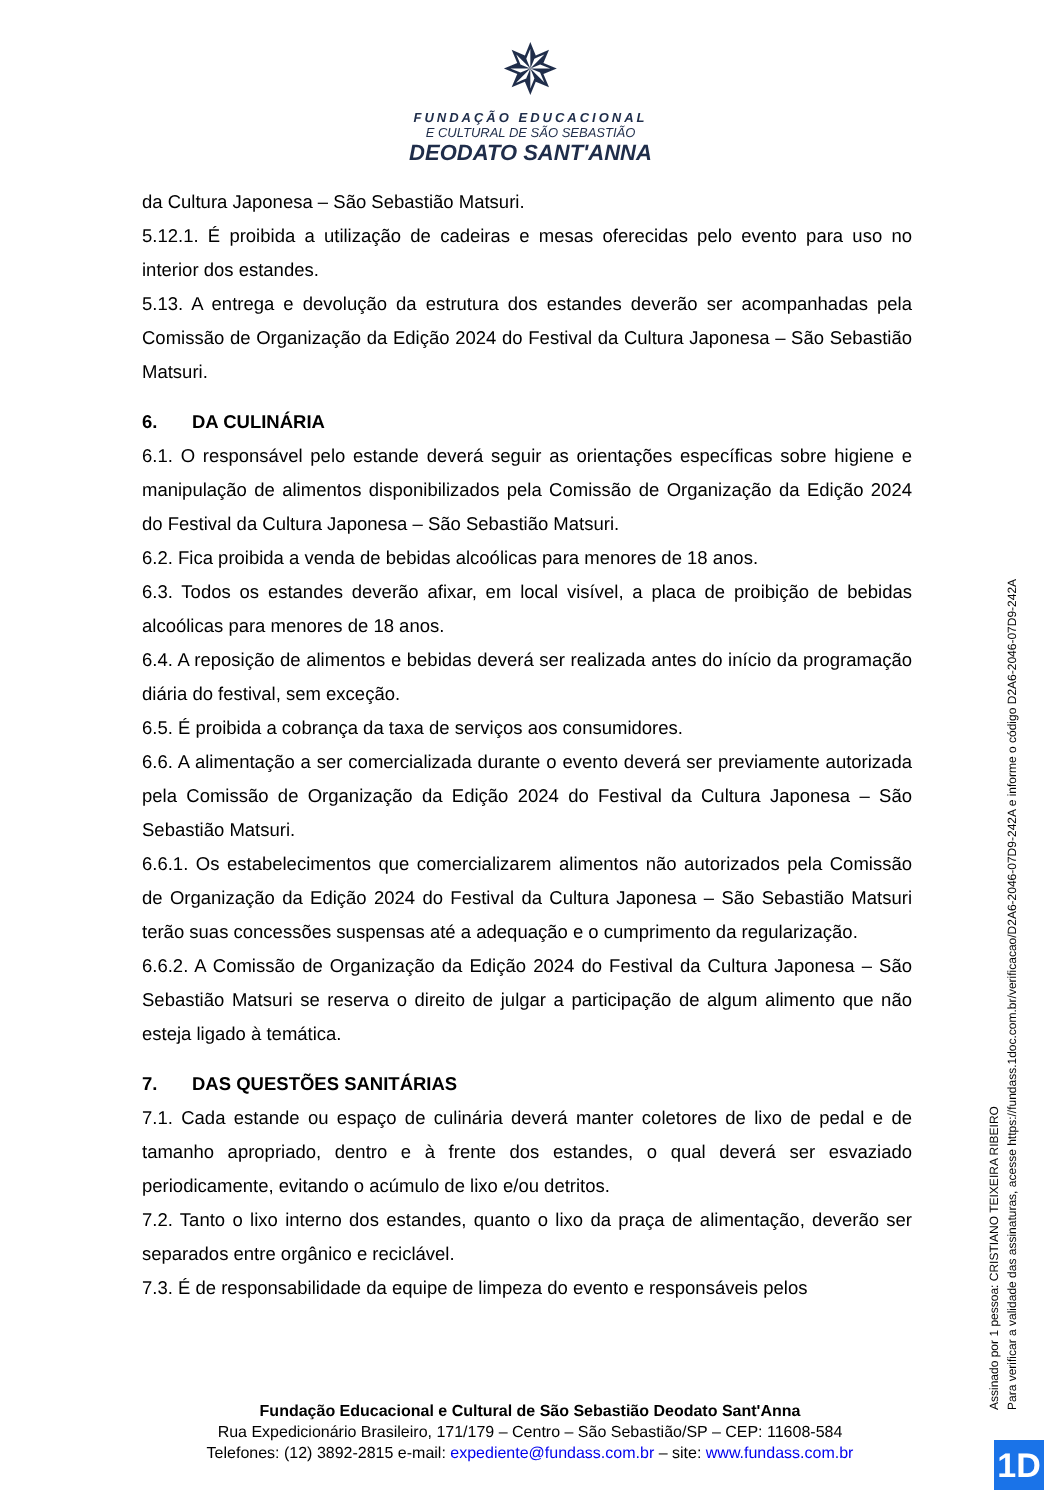✵
FUNDAÇÃO EDUCACIONAL
E CULTURAL DE SÃO SEBASTIÃO
DEODATO SANT'ANNA
da Cultura Japonesa – São Sebastião Matsuri.
5.12.1. É proibida a utilização de cadeiras e mesas oferecidas pelo evento para uso no interior dos estandes.
5.13. A entrega e devolução da estrutura dos estandes deverão ser acompanhadas pela Comissão de Organização da Edição 2024 do Festival da Cultura Japonesa – São Sebastião Matsuri.
6. DA CULINÁRIA
6.1. O responsável pelo estande deverá seguir as orientações específicas sobre higiene e manipulação de alimentos disponibilizados pela Comissão de Organização da Edição 2024 do Festival da Cultura Japonesa – São Sebastião Matsuri.
6.2. Fica proibida a venda de bebidas alcoólicas para menores de 18 anos.
6.3. Todos os estandes deverão afixar, em local visível, a placa de proibição de bebidas alcoólicas para menores de 18 anos.
6.4. A reposição de alimentos e bebidas deverá ser realizada antes do início da programação diária do festival, sem exceção.
6.5. É proibida a cobrança da taxa de serviços aos consumidores.
6.6. A alimentação a ser comercializada durante o evento deverá ser previamente autorizada pela Comissão de Organização da Edição 2024 do Festival da Cultura Japonesa – São Sebastião Matsuri.
6.6.1. Os estabelecimentos que comercializarem alimentos não autorizados pela Comissão de Organização da Edição 2024 do Festival da Cultura Japonesa – São Sebastião Matsuri terão suas concessões suspensas até a adequação e o cumprimento da regularização.
6.6.2. A Comissão de Organização da Edição 2024 do Festival da Cultura Japonesa – São Sebastião Matsuri se reserva o direito de julgar a participação de algum alimento que não esteja ligado à temática.
7. DAS QUESTÕES SANITÁRIAS
7.1. Cada estande ou espaço de culinária deverá manter coletores de lixo de pedal e de tamanho apropriado, dentro e à frente dos estandes, o qual deverá ser esvaziado periodicamente, evitando o acúmulo de lixo e/ou detritos.
7.2. Tanto o lixo interno dos estandes, quanto o lixo da praça de alimentação, deverão ser separados entre orgânico e reciclável.
7.3. É de responsabilidade da equipe de limpeza do evento e responsáveis pelos
Fundação Educacional e Cultural de São Sebastião Deodato Sant'Anna
Rua Expedicionário Brasileiro, 171/179 – Centro – São Sebastião/SP – CEP: 11608-584
Telefones: (12) 3892-2815 e-mail: expediente@fundass.com.br – site: www.fundass.com.br
Assinado por 1 pessoa: CRISTIANO TEIXEIRA RIBEIRO
Para verificar a validade das assinaturas, acesse https://fundass.1doc.com.br/verificacao/D2A6-2046-07D9-242A e informe o código D2A6-2046-07D9-242A
1D